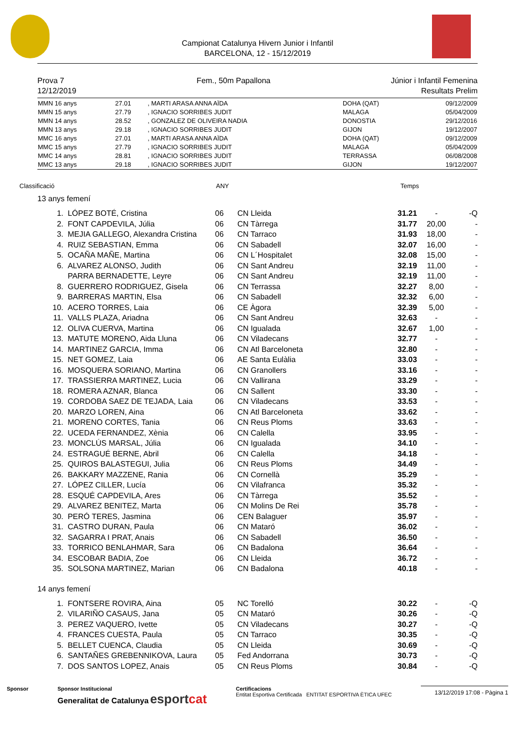Campionat Catalunya Hivern Junior i Infantil
BARCELONA, 12 - 15/12/2019
Prova 7
12/12/2019
Fem., 50m Papallona Júnior i Infantil Femenina
Resultats Prelim
| MMN 16 anys | 27.01 | , MARTI ARASA ANNA AÏDA | DOHA (QAT) | 09/12/2009 |
| MMN 15 anys | 27.79 | , IGNACIO SORRIBES JUDIT | MALAGA | 05/04/2009 |
| MMN 14 anys | 28.52 | , GONZALEZ DE OLIVEIRA NADIA | DONOSTIA | 29/12/2016 |
| MMN 13 anys | 29.18 | , IGNACIO SORRIBES JUDIT | GIJON | 19/12/2007 |
| MMC 16 anys | 27.01 | , MARTI ARASA ANNA AÏDA | DOHA (QAT) | 09/12/2009 |
| MMC 15 anys | 27.79 | , IGNACIO SORRIBES JUDIT | MALAGA | 05/04/2009 |
| MMC 14 anys | 28.81 | , IGNACIO SORRIBES JUDIT | TERRASSA | 06/08/2008 |
| MMC 13 anys | 29.18 | , IGNACIO SORRIBES JUDIT | GIJON | 19/12/2007 |
Classificació ANY Temps
13 anys femení
| 1. | LÓPEZ BOTÉ, Cristina | 06 | CN Lleida | 31.21 | - | -Q |
| 2. | FONT CAPDEVILA, Júlia | 06 | CN Tàrrega | 31.77 | 20,00 | - |
| 3. | MEJIA GALLEGO, Alexandra Cristina | 06 | CN Tarraco | 31.93 | 18,00 | - |
| 4. | RUIZ SEBASTIAN, Emma | 06 | CN Sabadell | 32.07 | 16,00 | - |
| 5. | OCAÑA MAÑE, Martina | 06 | CN L´Hospitalet | 32.08 | 15,00 | - |
| 6. | ALVAREZ ALONSO, Judith | 06 | CN Sant Andreu | 32.19 | 11,00 | - |
| | PARRA BERNADETTE, Leyre | 06 | CN Sant Andreu | 32.19 | 11,00 | - |
| 8. | GUERRERO RODRIGUEZ, Gisela | 06 | CN Terrassa | 32.27 | 8,00 | - |
| 9. | BARRERAS MARTIN, Elsa | 06 | CN Sabadell | 32.32 | 6,00 | - |
| 10. | ACERO TORRES, Laia | 06 | CE Àgora | 32.39 | 5,00 | - |
| 11. | VALLS PLAZA, Ariadna | 06 | CN Sant Andreu | 32.63 | - | - |
| 12. | OLIVA CUERVA, Martina | 06 | CN Igualada | 32.67 | 1,00 | - |
| 13. | MATUTE MORENO, Aida Lluna | 06 | CN Viladecans | 32.77 | - | - |
| 14. | MARTINEZ GARCIA, Imma | 06 | CN Atl Barceloneta | 32.80 | - | - |
| 15. | NET GOMEZ, Laia | 06 | AE Santa Eulàlia | 33.03 | - | - |
| 16. | MOSQUERA SORIANO, Martina | 06 | CN Granollers | 33.16 | - | - |
| 17. | TRASSIERRA MARTINEZ, Lucia | 06 | CN Vallirana | 33.29 | - | - |
| 18. | ROMERA AZNAR, Blanca | 06 | CN Sallent | 33.30 | - | - |
| 19. | CORDOBA SAEZ DE TEJADA, Laia | 06 | CN Viladecans | 33.53 | - | - |
| 20. | MARZO LOREN, Aina | 06 | CN Atl Barceloneta | 33.62 | - | - |
| 21. | MORENO CORTES, Tania | 06 | CN Reus Ploms | 33.63 | - | - |
| 22. | UCEDA FERNANDEZ, Xènia | 06 | CN Calella | 33.95 | - | - |
| 23. | MONCLÚS MARSAL, Júlia | 06 | CN Igualada | 34.10 | - | - |
| 24. | ESTRAGUÉ BERNE, Abril | 06 | CN Calella | 34.18 | - | - |
| 25. | QUIROS BALASTEGUI, Julia | 06 | CN Reus Ploms | 34.49 | - | - |
| 26. | BAKKARY MAZZENE, Rania | 06 | CN Cornellà | 35.29 | - | - |
| 27. | LÓPEZ CILLER, Lucía | 06 | CN Vilafranca | 35.32 | - | - |
| 28. | ESQUÉ CAPDEVILA, Ares | 06 | CN Tàrrega | 35.52 | - | - |
| 29. | ALVAREZ BENITEZ, Marta | 06 | CN Molins De Rei | 35.78 | - | - |
| 30. | PERÓ TERES, Jasmina | 06 | CEN Balaguer | 35.97 | - | - |
| 31. | CASTRO DURAN, Paula | 06 | CN Mataró | 36.02 | - | - |
| 32. | SAGARRA I PRAT, Anais | 06 | CN Sabadell | 36.50 | - | - |
| 33. | TORRICO BENLAHMAR, Sara | 06 | CN Badalona | 36.64 | - | - |
| 34. | ESCOBAR BADIA, Zoe | 06 | CN Lleida | 36.72 | - | - |
| 35. | SOLSONA MARTINEZ, Marian | 06 | CN Badalona | 40.18 | - | - |
14 anys femení
| 1. | FONTSERE ROVIRA, Aina | 05 | NC Torelló | 30.22 | - | -Q |
| 2. | VILARIÑO CASAUS, Jana | 05 | CN Mataró | 30.26 | - | -Q |
| 3. | PEREZ VAQUERO, Ivette | 05 | CN Viladecans | 30.27 | - | -Q |
| 4. | FRANCES CUESTA, Paula | 05 | CN Tarraco | 30.35 | - | -Q |
| 5. | BELLET CUENCA, Claudia | 05 | CN Lleida | 30.69 | - | -Q |
| 6. | SANTAÑES GREBENNIKOVA, Laura | 05 | Fed Andorrana | 30.73 | - | -Q |
| 7. | DOS SANTOS LOPEZ, Anais | 05 | CN Reus Ploms | 30.84 | - | -Q |
Sponsor Sponsor Institucional
Generalitat de Catalunya esport cat
Certificacions
Entitat Esportiva Certificada ENTITAT ESPORTIVA ÈTICA UFEC
13/12/2019 17:08 - Pàgina 1